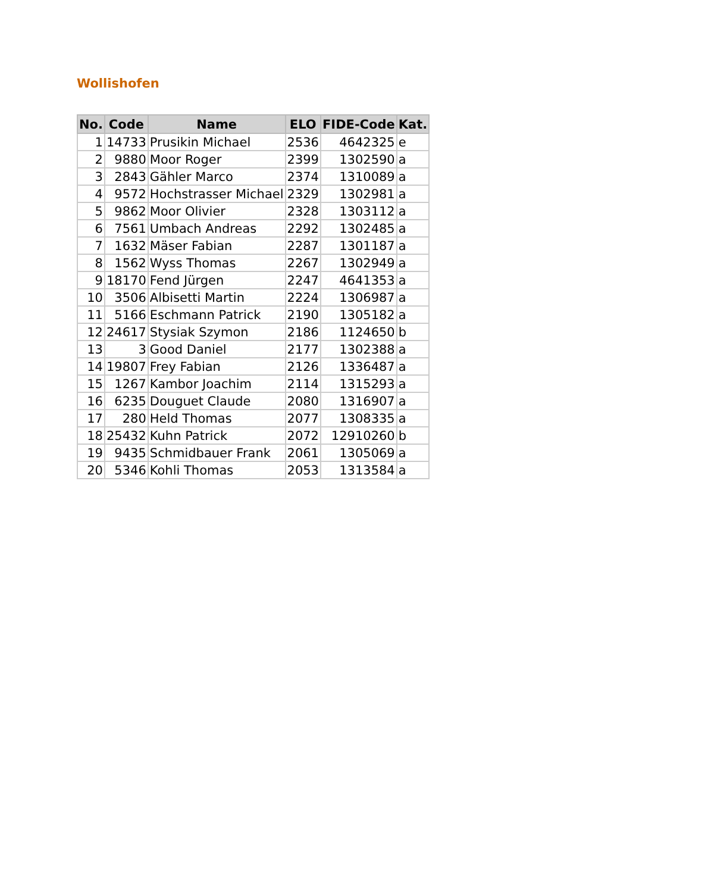Wollishofen
| No. | Code | Name | ELO | FIDE-Code | Kat. |
| --- | --- | --- | --- | --- | --- |
| 1 | 14733 | Prusikin Michael | 2536 | 4642325 | e |
| 2 | 9880 | Moor Roger | 2399 | 1302590 | a |
| 3 | 2843 | Gähler Marco | 2374 | 1310089 | a |
| 4 | 9572 | Hochstrasser Michael | 2329 | 1302981 | a |
| 5 | 9862 | Moor Olivier | 2328 | 1303112 | a |
| 6 | 7561 | Umbach Andreas | 2292 | 1302485 | a |
| 7 | 1632 | Mäser Fabian | 2287 | 1301187 | a |
| 8 | 1562 | Wyss Thomas | 2267 | 1302949 | a |
| 9 | 18170 | Fend Jürgen | 2247 | 4641353 | a |
| 10 | 3506 | Albisetti Martin | 2224 | 1306987 | a |
| 11 | 5166 | Eschmann Patrick | 2190 | 1305182 | a |
| 12 | 24617 | Stysiak Szymon | 2186 | 1124650 | b |
| 13 | 3 | Good Daniel | 2177 | 1302388 | a |
| 14 | 19807 | Frey Fabian | 2126 | 1336487 | a |
| 15 | 1267 | Kambor Joachim | 2114 | 1315293 | a |
| 16 | 6235 | Douguet Claude | 2080 | 1316907 | a |
| 17 | 280 | Held Thomas | 2077 | 1308335 | a |
| 18 | 25432 | Kuhn Patrick | 2072 | 12910260 | b |
| 19 | 9435 | Schmidbauer Frank | 2061 | 1305069 | a |
| 20 | 5346 | Kohli Thomas | 2053 | 1313584 | a |